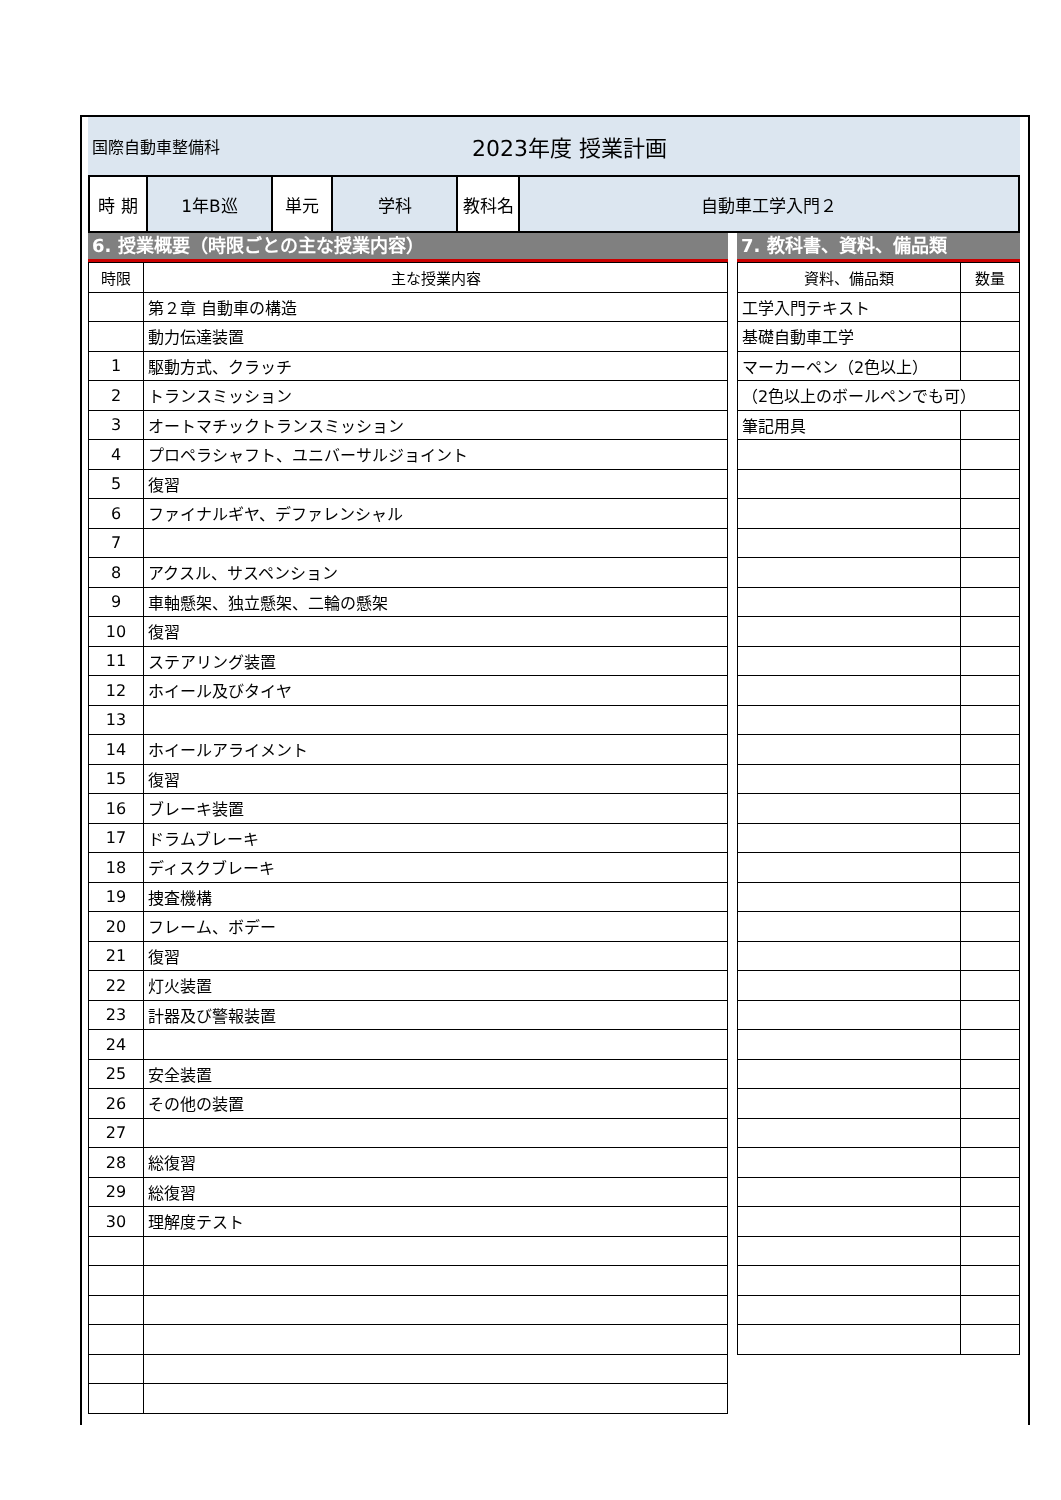国際自動車整備科
2023年度 授業計画
| 時 期 | 1年B巡 | 単元 | 学科 | 教科名 | 自動車工学入門２ |
6. 授業概要（時限ごとの主な授業内容）
| 時限 | 主な授業内容 |
| --- | --- |
| | 第２章 自動車の構造 |
| | 動力伝達装置 |
| 1 | 駆動方式、クラッチ |
| 2 | トランスミッション |
| 3 | オートマチックトランスミッション |
| 4 | プロペラシャフト、ユニバーサルジョイント |
| 5 | 復習 |
| 6 | ファイナルギヤ、デファレンシャル |
| 7 | |
| 8 | アクスル、サスペンション |
| 9 | 車軸懸架、独立懸架、二輪の懸架 |
| 10 | 復習 |
| 11 | ステアリング装置 |
| 12 | ホイール及びタイヤ |
| 13 | |
| 14 | ホイールアライメント |
| 15 | 復習 |
| 16 | ブレーキ装置 |
| 17 | ドラムブレーキ |
| 18 | ディスクブレーキ |
| 19 | 捜査機構 |
| 20 | フレーム、ボデー |
| 21 | 復習 |
| 22 | 灯火装置 |
| 23 | 計器及び警報装置 |
| 24 | |
| 25 | 安全装置 |
| 26 | その他の装置 |
| 27 | |
| 28 | 総復習 |
| 29 | 総復習 |
| 30 | 理解度テスト |
7. 教科書、資料、備品類
| 資料、備品類 | 数量 |
| --- | --- |
| 工学入門テキスト | |
| 基礎自動車工学 | |
| マーカーペン（2色以上） | |
| （2色以上のボールペンでも可） | |
| 筆記用具 | |